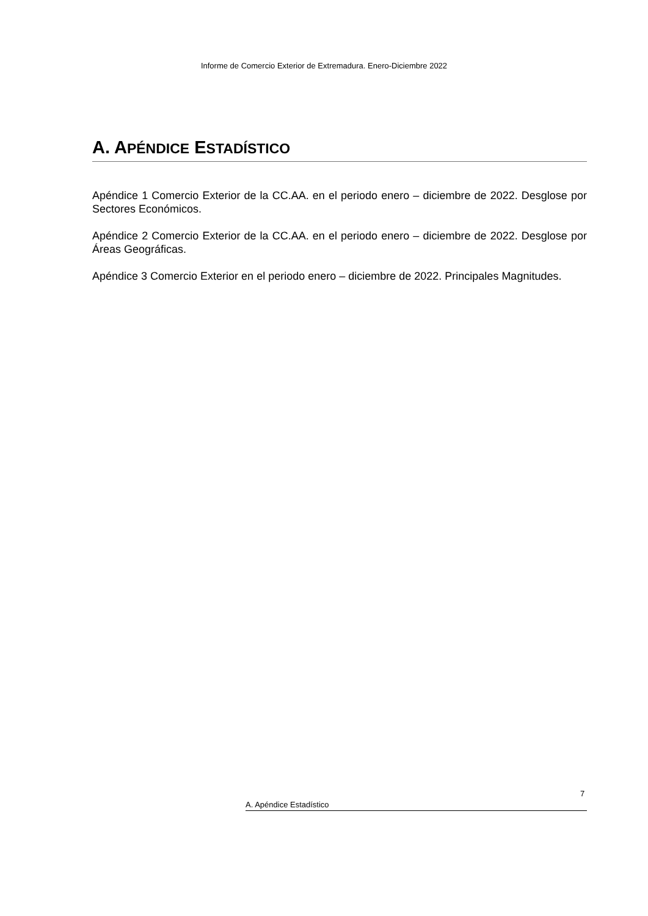Informe de Comercio Exterior de Extremadura. Enero-Diciembre 2022
A. APÉNDICE ESTADÍSTICO
Apéndice 1 Comercio Exterior de la CC.AA. en el periodo enero – diciembre de 2022. Desglose por Sectores Económicos.
Apéndice 2 Comercio Exterior de la CC.AA. en el periodo enero – diciembre de 2022. Desglose por Áreas Geográficas.
Apéndice 3 Comercio Exterior en el periodo enero – diciembre de 2022. Principales Magnitudes.
7
A. Apéndice Estadístico